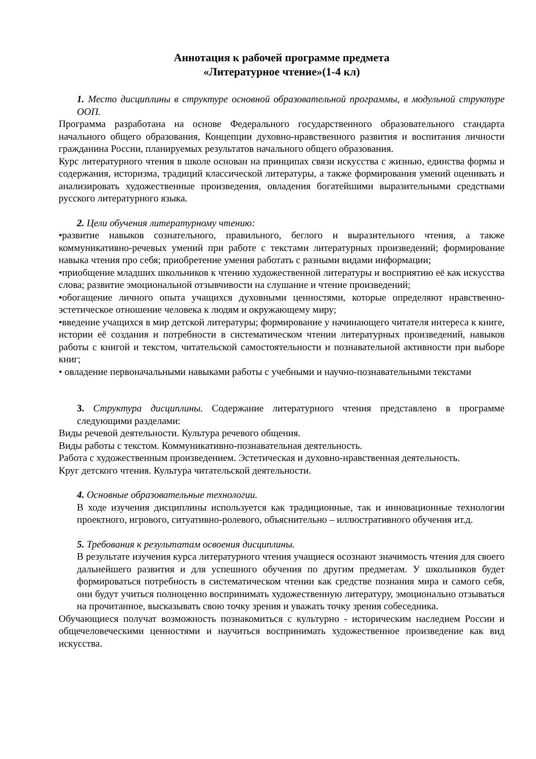Аннотация к рабочей программе предмета
«Литературное чтение»(1-4 кл)
1. Место дисциплины в структуре основной образовательной программы, в модульной структуре ООП.
Программа разработана на основе Федерального государственного образовательного стандарта начального общего образования, Концепции духовно-нравственного развития и воспитания личности гражданина России, планируемых результатов начального общего образования.
Курс литературного чтения в школе основан на принципах связи искусства с жизнью, единства формы и содержания, историзма, традиций классической литературы, а также формирования умений оценивать и анализировать художественные произведения, овладения богатейшими выразительными средствами русского литературного языка.
2. Цели обучения литературному чтению:
•развитие навыков сознательного, правильного, беглого и выразительного чтения, а также коммуникативно-речевых умений при работе с текстами литературных произведений; формирование навыка чтения про себя; приобретение умения работать с разными видами информации;
•приобщение младших школьников к чтению художественной литературы и восприятию её как искусства слова; развитие эмоциональной отзывчивости на слушание и чтение произведений;
•обогащение личного опыта учащихся духовными ценностями, которые определяют нравственно-эстетическое отношение человека к людям и окружающему миру;
•введение учащихся в мир детской литературы; формирование у начинающего читателя интереса к книге, истории её создания и потребности в систематическом чтении литературных произведений, навыков работы с книгой и текстом, читательской самостоятельности и познавательной активности при выборе книг;
• овладение первоначальными навыками работы с учебными и научно-познавательными текстами
3. Структура дисциплины. Содержание литературного чтения представлено в программе следующими разделами:
Виды речевой деятельности. Культура речевого общения.
Виды работы с текстом. Коммуникативно-познавательная деятельность.
Работа с художественным произведением. Эстетическая и духовно-нравственная деятельность.
Круг детского чтения. Культура читательской деятельности.
4. Основные образовательные технологии.
В ходе изучения дисциплины используется как традиционные, так и инновационные технологии проектного, игрового, ситуативно-ролевого, объяснительно – иллюстративного обучения ит.д.
5. Требования к результатам освоения дисциплины.
В результате изучения курса литературного чтения учащиеся осознают значимость чтения для своего дальнейшего развития и для успешного обучения по другим предметам. У школьников будет формироваться потребность в систематическом чтении как средстве познания мира и самого себя, они будут учиться полноценно воспринимать художественную литературу, эмоционально отзываться на прочитанное, высказывать свою точку зрения и уважать точку зрения собеседника.
Обучающиеся получат возможность познакомиться с культурно - историческим наследием России и общечеловеческими ценностями и научиться воспринимать художественное произведение как вид искусства.